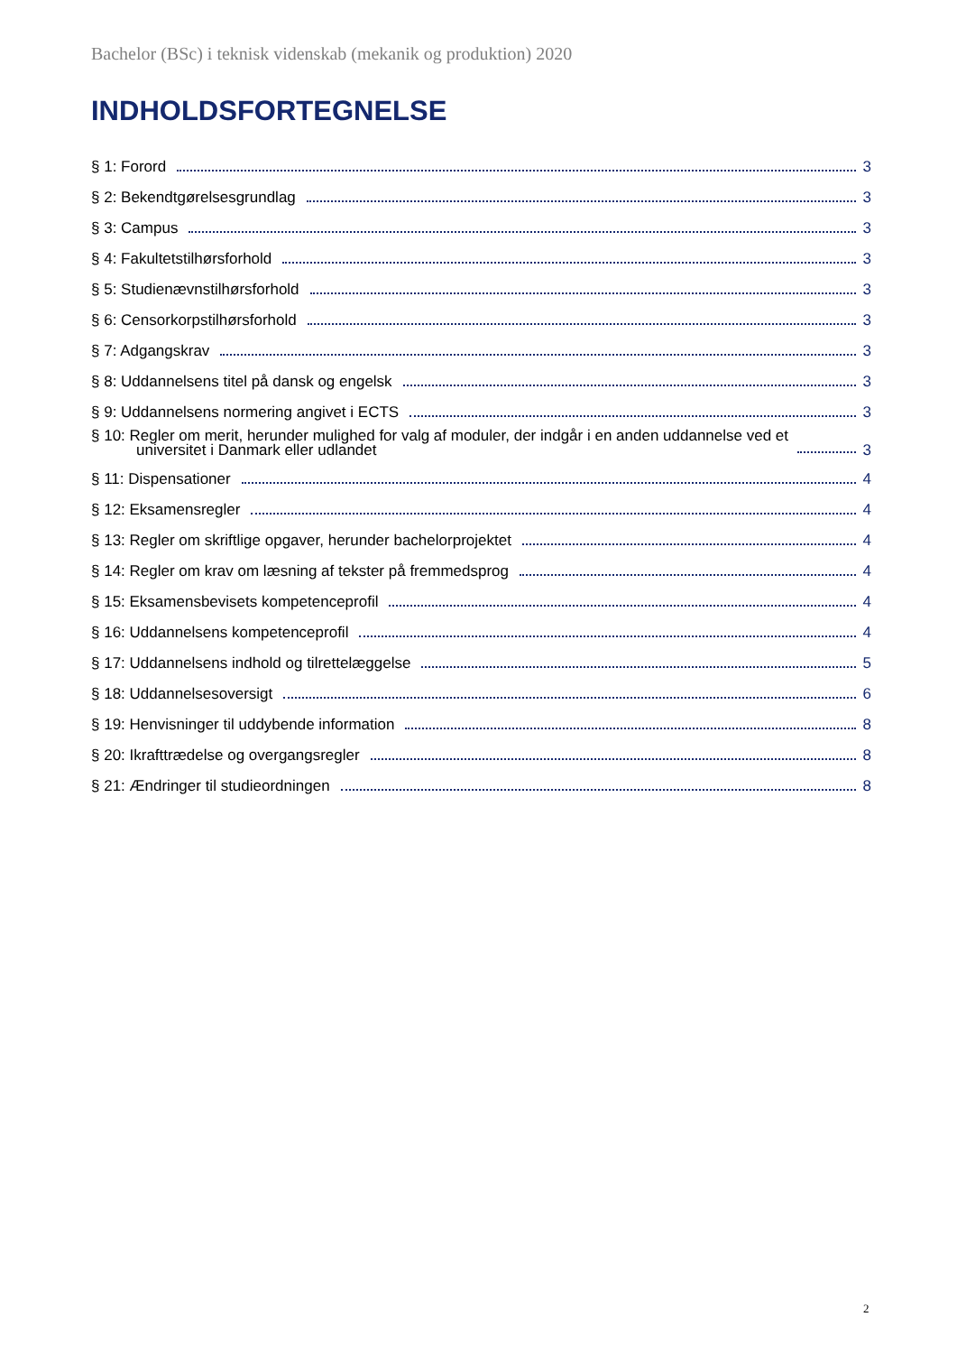Bachelor (BSc) i teknisk videnskab (mekanik og produktion) 2020
INDHOLDSFORTEGNELSE
§ 1: Forord 3
§ 2: Bekendtgørelsesgrundlag 3
§ 3: Campus 3
§ 4: Fakultetstilhørsforhold 3
§ 5: Studienævnstilhørsforhold 3
§ 6: Censorkorpstilhørsforhold 3
§ 7: Adgangskrav 3
§ 8: Uddannelsens titel på dansk og engelsk 3
§ 9: Uddannelsens normering angivet i ECTS 3
§ 10: Regler om merit, herunder mulighed for valg af moduler, der indgår i en anden uddannelse ved et
universitet i Danmark eller udlandet 3
§ 11: Dispensationer 4
§ 12: Eksamensregler 4
§ 13: Regler om skriftlige opgaver, herunder bachelorprojektet 4
§ 14: Regler om krav om læsning af tekster på fremmedsprog 4
§ 15: Eksamensbevisets kompetenceprofil 4
§ 16: Uddannelsens kompetenceprofil 4
§ 17: Uddannelsens indhold og tilrettelæggelse 5
§ 18: Uddannelsesoversigt 6
§ 19: Henvisninger til uddybende information 8
§ 20: Ikrafttrædelse og overgangsregler 8
§ 21: Ændringer til studieordningen 8
2